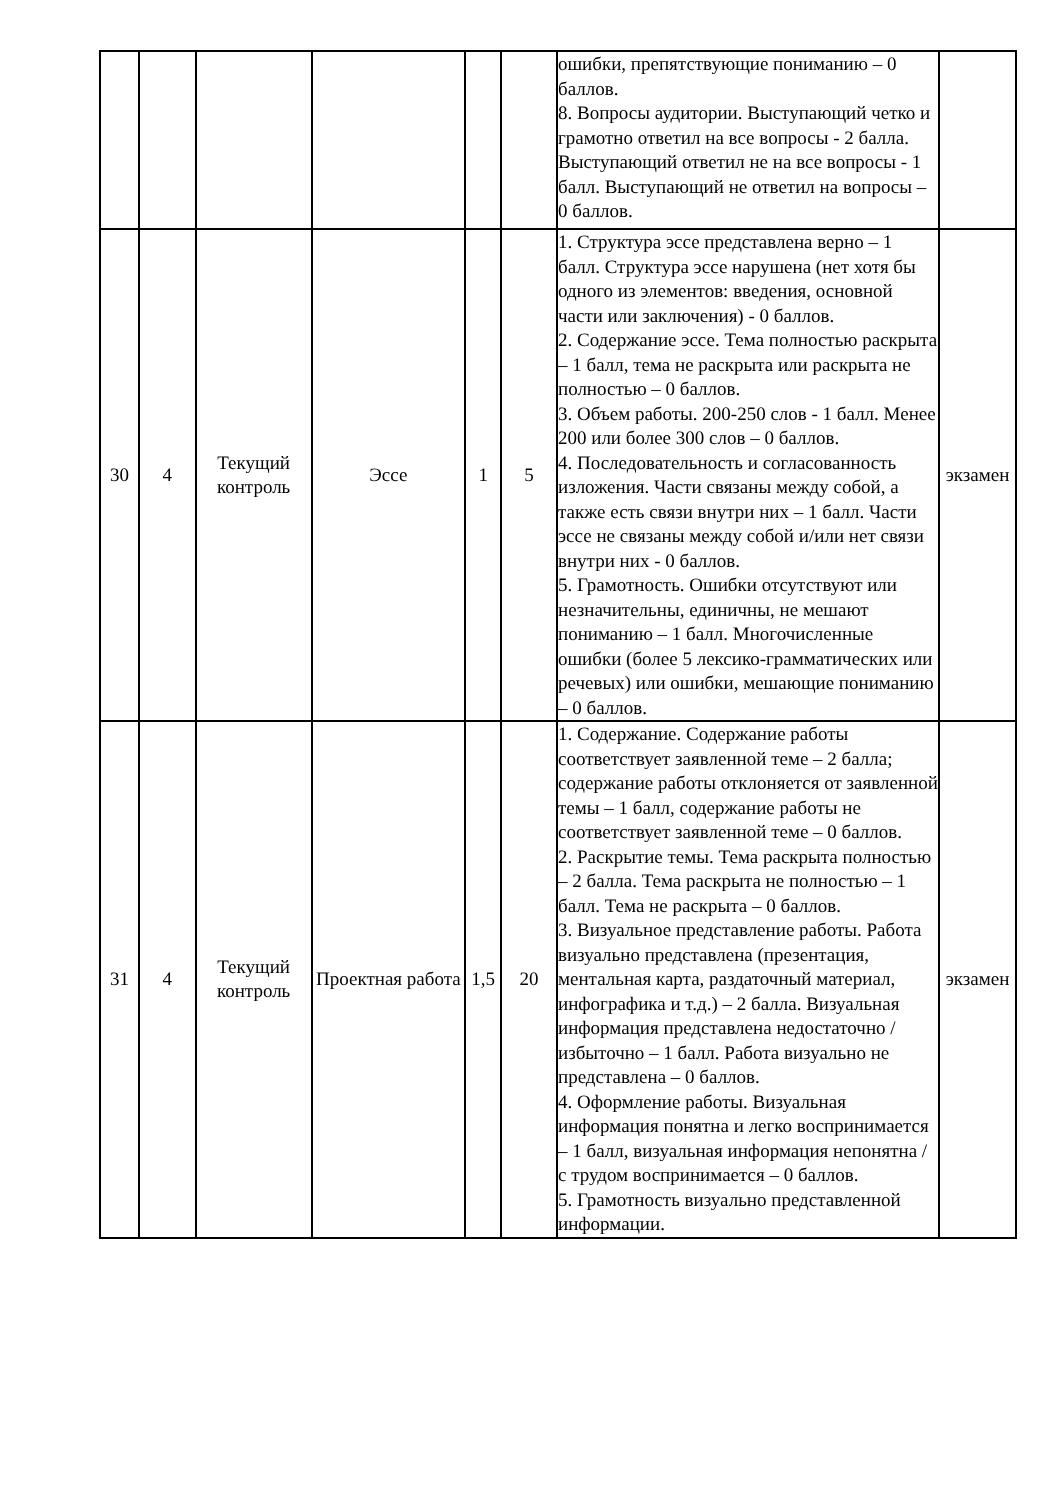| | | | | | | ошибки, препятствующие пониманию – 0 баллов. 8. Вопросы аудитории. Выступающий четко и грамотно ответил на все вопросы - 2 балла. Выступающий ответил не на все вопросы - 1 балл. Выступающий не ответил на вопросы – 0 баллов. | |
| 30 | 4 | Текущий контроль | Эссе | 1 | 5 | 1. Структура эссе представлена верно – 1 балл. Структура эссе нарушена (нет хотя бы одного из элементов: введения, основной части или заключения) - 0 баллов. 2. Содержание эссе. Тема полностью раскрыта – 1 балл, тема не раскрыта или раскрыта не полностью – 0 баллов. 3. Объем работы. 200-250 слов - 1 балл. Менее 200 или более 300 слов – 0 баллов. 4. Последовательность и согласованность изложения. Части связаны между собой, а также есть связи внутри них – 1 балл. Части эссе не связаны между собой и/или нет связи внутри них - 0 баллов. 5. Грамотность. Ошибки отсутствуют или незначительны, единичны, не мешают пониманию – 1 балл. Многочисленные ошибки (более 5 лексико-грамматических или речевых) или ошибки, мешающие пониманию – 0 баллов. | экзамен |
| 31 | 4 | Текущий контроль | Проектная работа | 1,5 | 20 | 1. Содержание. Содержание работы соответствует заявленной теме – 2 балла; содержание работы отклоняется от заявленной темы – 1 балл, содержание работы не соответствует заявленной теме – 0 баллов. 2. Раскрытие темы. Тема раскрыта полностью – 2 балла. Тема раскрыта не полностью – 1 балл. Тема не раскрыта – 0 баллов. 3. Визуальное представление работы. Работа визуально представлена (презентация, ментальная карта, раздаточный материал, инфографика и т.д.) – 2 балла. Визуальная информация представлена недостаточно / избыточно – 1 балл. Работа визуально не представлена – 0 баллов. 4. Оформление работы. Визуальная информация понятна и легко воспринимается – 1 балл, визуальная информация непонятна / с трудом воспринимается – 0 баллов. 5. Грамотность визуально представленной информации. | экзамен |